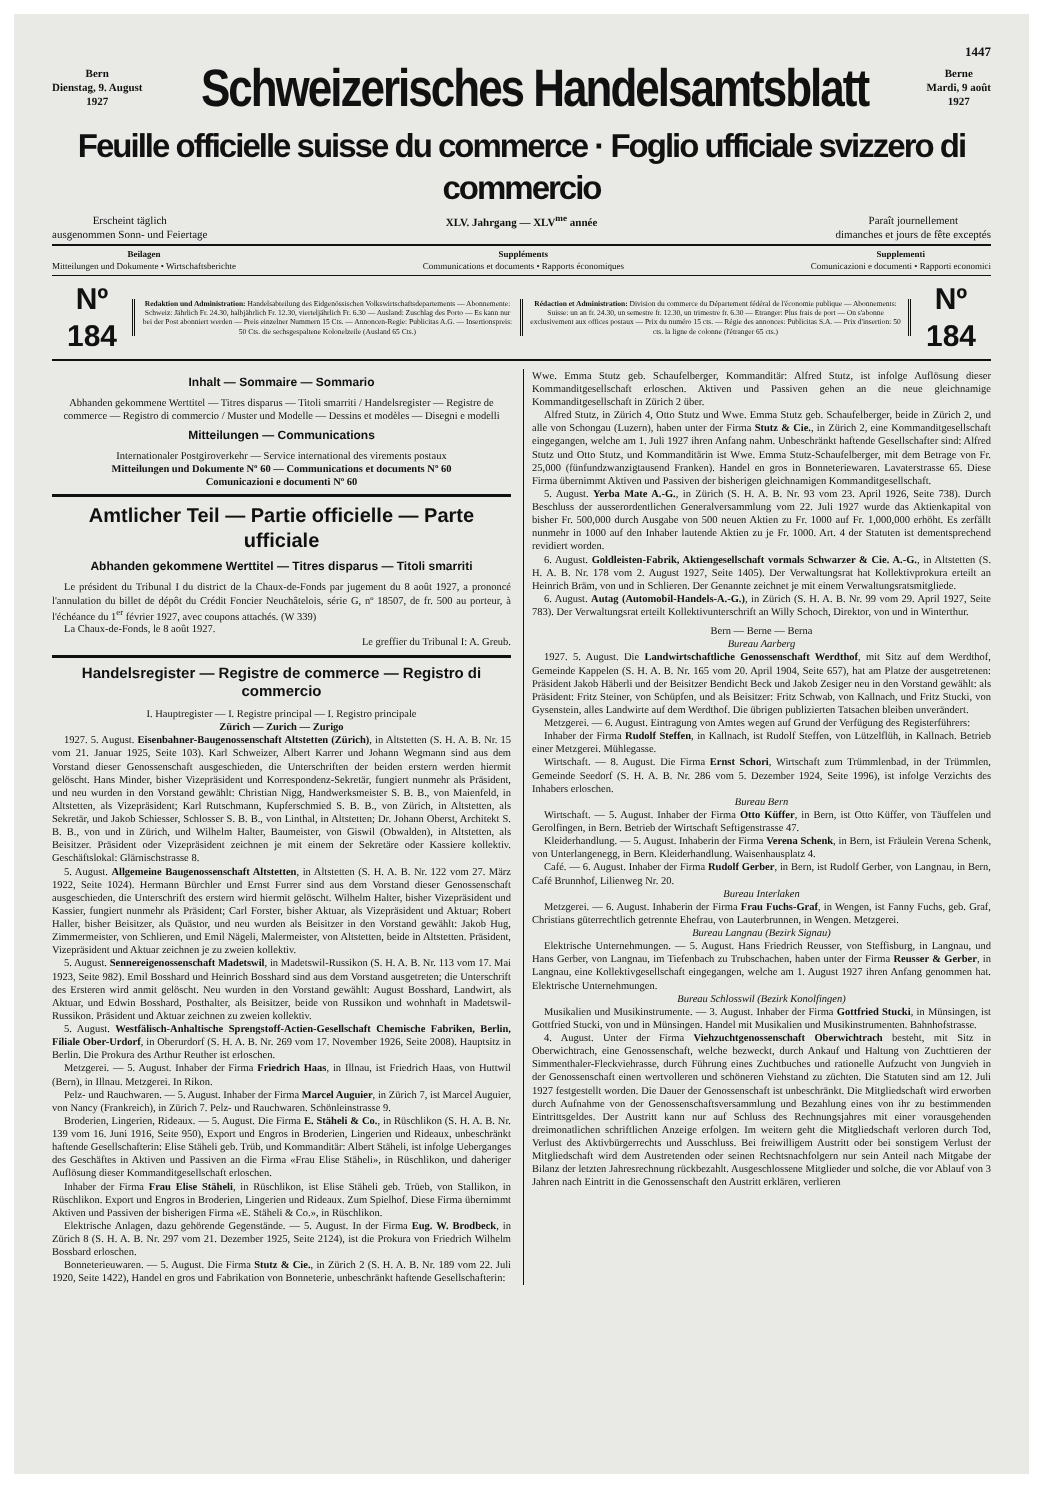1447
Bern
Dienstag, 9. August
1927
Schweizerisches Handelsamtsblatt
Berne
Mardi, 9 août
1927
Feuille officielle suisse du commerce · Foglio ufficiale svizzero di commercio
Erscheint täglich
ausgenommen Sonn- und Feiertage
XLV. Jahrgang — XLV<sup>me</sup> année Paraît journellement
dimanches et jours de fête exceptés
Beilagen
Mitteilungen und Dokumente • Wirtschaftsberichte
Suppléments
Communications et documents • Rapports économiques
Supplementi
Comunicazioni e documenti • Rapporti economici
Nº 184
Redaktion und Administration: Handelsabteilung des Eidgenössischen Volkswirtschaftsdepartements — Abonnemente: Schweiz: Jährlich Fr. 24.30, halbjährlich Fr. 12.30, vierteljährlich Fr. 6.30 — Ausland: Zuschlag des Porto — Es kann nur bei der Post abonniert werden — Preis einzelner Nummern 15 Cts. — Annoncen-Regie: Publicitas A.G. — Insertionspreis: 50 Cts. die sechsgespaltene Kolonelzeile (Ausland 65 Cts.)
Rédaction et Administration: Division du commerce du Département fédéral de l'économie publique — Abonnements: Suisse: un an fr. 24.30, un semestre fr. 12.30, un trimestre fr. 6.30 — Etranger: Plus frais de port — On s'abonne exclusivement aux offices postaux — Prix du numéro 15 cts. — Régie des annonces: Publicitas S.A. — Prix d'insertion: 50 cts. la ligne de colonne (l'étranger 65 cts.)
Nº 184
Inhalt — Sommaire — Sommario
Abhanden gekommene Werttitel — Titres disparus — Titoli smarriti / Handelsregister — Registre de commerce — Registro di commercio / Muster und Modelle — Dessins et modèles — Disegni e modelli
Mitteilungen — Communications
Internationaler Postgiroverkehr — Service international des virements postaux
Mitteilungen und Dokumente Nº 60 — Communications et documents Nº 60
Comunicazioni e documenti Nº 60
Amtlicher Teil — Partie officielle — Parte ufficiale
Abhanden gekommene Werttitel — Titres disparus — Titoli smarriti
Le président du Tribunal I du district de la Chaux-de-Fonds par jugement du 8 août 1927, a prononcé l'annulation du billet de dépôt du Crédit Foncier Neuchâtelois, série G, nº 18507, de fr. 500 au porteur, à l'échéance du 1<sup>er</sup> février 1927, avec coupons attachés. (W 339)
La Chaux-de-Fonds, le 8 août 1927.
Le greffier du Tribunal I: A. Greub.
Handelsregister — Registre de commerce — Registro di commercio
I. Hauptregister — I. Registre principal — I. Registro principale
Zürich — Zurich — Zurigo
1927. 5. August. Eisenbahner-Baugenossenschaft Altstetten (Zürich), in Altstetten (S. H. A. B. Nr. 15 vom 21. Januar 1925, Seite 103). Karl Schweizer, Albert Karrer und Johann Wegmann sind aus dem Vorstand dieser Genossenschaft ausgeschieden, die Unterschriften der beiden erstern werden hiermit gelöscht. Hans Minder, bisher Vizepräsident und Korrespondenz-Sekretär, fungiert nunmehr als Präsident, und neu wurden in den Vorstand gewählt: Christian Nigg, Handwerksmeister S. B. B., von Maienfeld, in Altstetten, als Vizepräsident; Karl Rutschmann, Kupferschmied S. B. B., von Zürich, in Altstetten, als Sekretär, und Jakob Schiesser, Schlosser S. B. B., von Linthal, in Altstetten; Dr. Johann Oberst, Architekt S. B. B., von und in Zürich, und Wilhelm Halter, Baumeister, von Giswil (Obwalden), in Altstetten, als Beisitzer. Präsident oder Vizepräsident zeichnen je mit einem der Sekretäre oder Kassiere kollektiv. Geschäftslokal: Glärnischstrasse 8.
5. August. Allgemeine Baugenossenschaft Altstetten, in Altstetten (S. H. A. B. Nr. 122 vom 27. März 1922, Seite 1024). Hermann Bürchler und Ernst Furrer sind aus dem Vorstand dieser Genossenschaft ausgeschieden, die Unterschrift des erstern wird hiermit gelöscht. Wilhelm Halter, bisher Vizepräsident und Kassier, fungiert nunmehr als Präsident; Carl Forster, bisher Aktuar, als Vizepräsident und Aktuar; Robert Haller, bisher Beisitzer, als Quästor, und neu wurden als Beisitzer in den Vorstand gewählt: Jakob Hug, Zimmermeister, von Schlieren, und Emil Nägeli, Malermeister, von Altstetten, beide in Altstetten. Präsident, Vizepräsident und Aktuar zeichnen je zu zweien kollektiv.
5. August. Sennereigenossenschaft Madetswil, in Madetswil-Russikon (S. H. A. B. Nr. 113 vom 17. Mai 1923, Seite 982). Emil Bosshard und Heinrich Bosshard sind aus dem Vorstand ausgetreten; die Unterschrift des Ersteren wird anmit gelöscht. Neu wurden in den Vorstand gewählt: August Bosshard, Landwirt, als Aktuar, und Edwin Bosshard, Posthalter, als Beisitzer, beide von Russikon und wohnhaft in Madetswil-Russikon. Präsident und Aktuar zeichnen zu zweien kollektiv.
5. August. Westfälisch-Anhaltische Sprengstoff-Actien-Gesellschaft Chemische Fabriken, Berlin, Filiale Ober-Urdorf, in Oberurdorf (S. H. A. B. Nr. 269 vom 17. November 1926, Seite 2008). Hauptsitz in Berlin. Die Prokura des Arthur Reuther ist erloschen.
Metzgerei. — 5. August. Inhaber der Firma Friedrich Haas, in Illnau, ist Friedrich Haas, von Huttwil (Bern), in Illnau. Metzgerei. In Rikon.
Pelz- und Rauchwaren. — 5. August. Inhaber der Firma Marcel Auguier, in Zürich 7, ist Marcel Auguier, von Nancy (Frankreich), in Zürich 7. Pelz- und Rauchwaren. Schönleinstrasse 9.
Broderien, Lingerien, Rideaux. — 5. August. Die Firma E. Stäheli & Co., in Rüschlikon (S. H. A. B. Nr. 139 vom 16. Juni 1916, Seite 950), Export und Engros in Broderien, Lingerien und Rideaux, unbeschränkt haftende Gesellschafterin: Elise Stäheli geb. Trüb, und Kommanditär: Albert Stäheli, ist infolge Ueberganges des Geschäftes in Aktiven und Passiven an die Firma «Frau Elise Stäheli», in Rüschlikon, und daheriger Auflösung dieser Kommanditgesellschaft erloschen.
Inhaber der Firma Frau Elise Stäheli, in Rüschlikon, ist Elise Stäheli geb. Trüeb, von Stallikon, in Rüschlikon. Export und Engros in Broderien, Lingerien und Rideaux. Zum Spielhof. Diese Firma übernimmt Aktiven und Passiven der bisherigen Firma «E. Stäheli & Co.», in Rüschlikon.
Elektrische Anlagen, dazu gehörende Gegenstände. — 5. August. In der Firma Eug. W. Brodbeck, in Zürich 8 (S. H. A. B. Nr. 297 vom 21. Dezember 1925, Seite 2124), ist die Prokura von Friedrich Wilhelm Bossbard erloschen.
Bonneterieuwaren. — 5. August. Die Firma Stutz & Cie., in Zürich 2 (S. H. A. B. Nr. 189 vom 22. Juli 1920, Seite 1422), Handel en gros und Fabrikation von Bonneterie, unbeschränkt haftende Gesellschafterin:
Wwe. Emma Stutz geb. Schaufelberger, Kommanditär: Alfred Stutz, ist infolge Auflösung dieser Kommanditgesellschaft erloschen. Aktiven und Passiven gehen an die neue gleichnamige Kommanditgesellschaft in Zürich 2 über.
Alfred Stutz, in Zürich 4, Otto Stutz und Wwe. Emma Stutz geb. Schaufelberger, beide in Zürich 2, und alle von Schongau (Luzern), haben unter der Firma Stutz & Cie., in Zürich 2, eine Kommanditgesellschaft eingegangen, welche am 1. Juli 1927 ihren Anfang nahm. Unbeschränkt haftende Gesellschafter sind: Alfred Stutz und Otto Stutz, und Kommanditärin ist Wwe. Emma Stutz-Schaufelberger, mit dem Betrage von Fr. 25,000 (fünfundzwanzigtausend Franken). Handel en gros in Bonneteriewaren. Lavaterstrasse 65. Diese Firma übernimmt Aktiven und Passiven der bisherigen gleichnamigen Kommanditgesellschaft.
5. August. Yerba Mate A.-G., in Zürich (S. H. A. B. Nr. 93 vom 23. April 1926, Seite 738). Durch Beschluss der ausserordentlichen Generalversammlung vom 22. Juli 1927 wurde das Aktienkapital von bisher Fr. 500,000 durch Ausgabe von 500 neuen Aktien zu Fr. 1000 auf Fr. 1,000,000 erhöht. Es zerfällt nunmehr in 1000 auf den Inhaber lautende Aktien zu je Fr. 1000. Art. 4 der Statuten ist dementsprechend revidiert worden.
6. August. Goldleisten-Fabrik, Aktiengesellschaft vormals Schwarzer & Cie. A.-G., in Altstetten (S. H. A. B. Nr. 178 vom 2. August 1927, Seite 1405). Der Verwaltungsrat hat Kollektivprokura erteilt an Heinrich Bräm, von und in Schlieren. Der Genannte zeichnet je mit einem Verwaltungsratsmitgliede.
6. August. Autag (Automobil-Handels-A.-G.), in Zürich (S. H. A. B. Nr. 99 vom 29. April 1927, Seite 783). Der Verwaltungsrat erteilt Kollektivunterschrift an Willy Schoch, Direktor, von und in Winterthur.
Bern — Berne — Berna
Bureau Aarberg
1927. 5. August. Die Landwirtschaftliche Genossenschaft Werdthof, mit Sitz auf dem Werdthof, Gemeinde Kappelen (S. H. A. B. Nr. 165 vom 20. April 1904, Seite 657), hat am Platze der ausgetretenen: Präsident Jakob Häberli und der Beisitzer Bendicht Beck und Jakob Zesiger neu in den Vorstand gewählt: als Präsident: Fritz Steiner, von Schüpfen, und als Beisitzer: Fritz Schwab, von Kallnach, und Fritz Stucki, von Gysenstein, alles Landwirte auf dem Werdthof. Die übrigen publizierten Tatsachen bleiben unverändert.
Metzgerei. — 6. August. Eintragung von Amtes wegen auf Grund der Verfügung des Registerführers:
Inhaber der Firma Rudolf Steffen, in Kallnach, ist Rudolf Steffen, von Lützelflüh, in Kallnach. Betrieb einer Metzgerei. Mühlegasse.
Wirtschaft. — 8. August. Die Firma Ernst Schori, Wirtschaft zum Trümmlenbad, in der Trümmlen, Gemeinde Seedorf (S. H. A. B. Nr. 286 vom 5. Dezember 1924, Seite 1996), ist infolge Verzichts des Inhabers erloschen.
Bureau Bern
Wirtschaft. — 5. August. Inhaber der Firma Otto Küffer, in Bern, ist Otto Küffer, von Täuffelen und Gerolfingen, in Bern. Betrieb der Wirtschaft Seftigenstrasse 47.
Kleiderhandlung. — 5. August. Inhaberin der Firma Verena Schenk, in Bern, ist Fräulein Verena Schenk, von Unterlangenegg, in Bern. Kleiderhandlung. Waisenhausplatz 4.
Café. — 6. August. Inhaber der Firma Rudolf Gerber, in Bern, ist Rudolf Gerber, von Langnau, in Bern, Café Brunnhof, Lilienweg Nr. 20.
Bureau Interlaken
Metzgerei. — 6. August. Inhaberin der Firma Frau Fuchs-Graf, in Wengen, ist Fanny Fuchs, geb. Graf, Christians güterrechtlich getrennte Ehefrau, von Lauterbrunnen, in Wengen. Metzgerei.
Bureau Langnau (Bezirk Signau)
Elektrische Unternehmungen. — 5. August. Hans Friedrich Reusser, von Steffisburg, in Langnau, und Hans Gerber, von Langnau, im Tiefenbach zu Trubschachen, haben unter der Firma Reusser & Gerber, in Langnau, eine Kollektivgesellschaft eingegangen, welche am 1. August 1927 ihren Anfang genommen hat. Elektrische Unternehmungen.
Bureau Schlosswil (Bezirk Konolfingen)
Musikalien und Musikinstrumente. — 3. August. Inhaber der Firma Gottfried Stucki, in Münsingen, ist Gottfried Stucki, von und in Münsingen. Handel mit Musikalien und Musikinstrumenten. Bahnhofstrasse.
4. August. Unter der Firma Viehzuchtgenossenschaft Oberwichtrach besteht, mit Sitz in Oberwichtrach, eine Genossenschaft, welche bezweckt, durch Ankauf und Haltung von Zuchttieren der Simmenthaler-Fleckviehrasse, durch Führung eines Zuchtbuches und rationelle Aufzucht von Jungvieh in der Genossenschaft einen wertvolleren und schöneren Viehstand zu züchten. Die Statuten sind am 12. Juli 1927 festgestellt worden. Die Dauer der Genossenschaft ist unbeschränkt. Die Mitgliedschaft wird erworben durch Aufnahme von der Genossenschaftsversammlung und Bezahlung eines von ihr zu bestimmenden Eintrittsgeldes. Der Austritt kann nur auf Schluss des Rechnungsjahres mit einer vorausgehenden dreimonatlichen schriftlichen Anzeige erfolgen. Im weitern geht die Mitgliedschaft verloren durch Tod, Verlust des Aktivbürgerrechts und Ausschluss. Bei freiwilligem Austritt oder bei sonstigem Verlust der Mitgliedschaft wird dem Austretenden oder seinen Rechtsnachfolgern nur sein Anteil nach Mitgabe der Bilanz der letzten Jahresrechnung rückbezahlt. Ausgeschlossene Mitglieder und solche, die vor Ablauf von 3 Jahren nach Eintritt in die Genossenschaft den Austritt erklären, verlieren